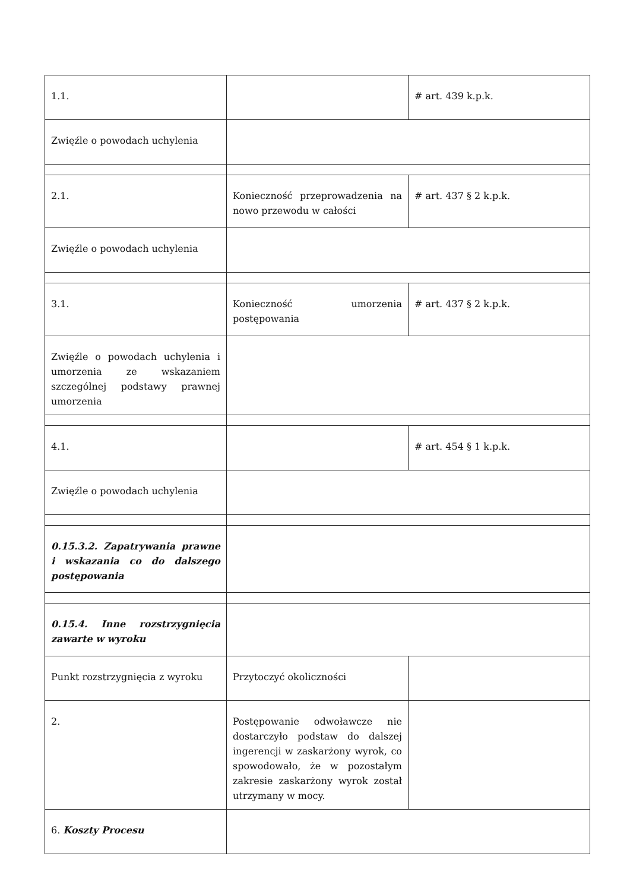| 1.1. | | # art. 439 k.p.k. |
| Zwięźle o powodach uchylenia | | |
| 2.1. | Konieczność przeprowadzenia na nowo przewodu w całości | # art. 437 § 2 k.p.k. |
| Zwięźle o powodach uchylenia | | |
| 3.1. | Konieczność umorzenia postępowania | # art. 437 § 2 k.p.k. |
| Zwięźle o powodach uchylenia i umorzenia ze wskazaniem szczególnej podstawy prawnej umorzenia | | |
| 4.1. | | # art. 454 § 1 k.p.k. |
| Zwięźle o powodach uchylenia | | |
| 0.15.3.2. Zapatrywania prawne i wskazania co do dalszego postępowania | | |
| 0.15.4. Inne rozstrzygnięcia zawarte w wyroku | | |
| Punkt rozstrzygnięcia z wyroku | Przytoczyć okoliczności | |
| 2. | Postępowanie odwoławcze nie dostarczyło podstaw do dalszej ingerencji w zaskarżony wyrok, co spowodowało, że w pozostałym zakresie zaskarżony wyrok został utrzymany w mocy. | |
| 6. Koszty Procesu | | |